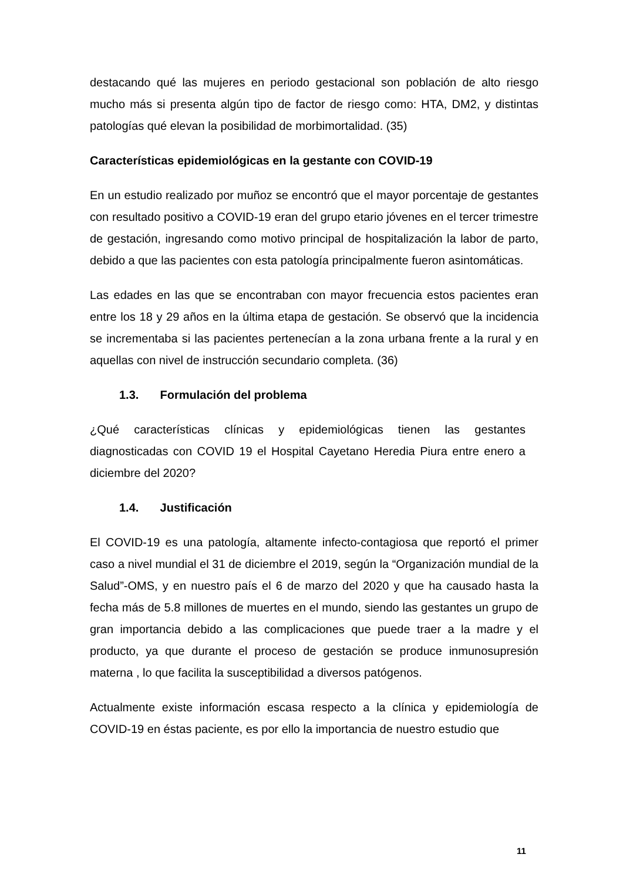destacando qué las mujeres en periodo gestacional son población de alto riesgo mucho más si presenta algún tipo de factor de riesgo como: HTA, DM2, y distintas patologías qué elevan la posibilidad de morbimortalidad. (35)
Características epidemiológicas en la gestante con COVID-19
En un estudio realizado por muñoz se encontró que el mayor porcentaje de gestantes con resultado positivo a COVID-19 eran del grupo etario jóvenes en el tercer trimestre de gestación, ingresando como motivo principal de hospitalización la labor de parto, debido a que las pacientes con esta patología principalmente fueron asintomáticas.
Las edades en las que se encontraban con mayor frecuencia estos pacientes eran entre los 18 y 29 años en la última etapa de gestación. Se observó que la incidencia se incrementaba si las pacientes pertenecían a la zona urbana frente a la rural y en aquellas con nivel de instrucción secundario completa. (36)
1.3. Formulación del problema
¿Qué características clínicas y epidemiológicas tienen las gestantes diagnosticadas con COVID 19 el Hospital Cayetano Heredia Piura entre enero a diciembre del 2020?
1.4. Justificación
El COVID-19 es una patología, altamente infecto-contagiosa que reportó el primer caso a nivel mundial el 31 de diciembre el 2019, según la “Organización mundial de la Salud”-OMS, y en nuestro país el 6 de marzo del 2020 y que ha causado hasta la fecha más de 5.8 millones de muertes en el mundo, siendo las gestantes un grupo de gran importancia debido a las complicaciones que puede traer a la madre y el producto, ya que durante el proceso de gestación se produce inmunosupresión materna , lo que facilita la susceptibilidad a diversos patógenos.
Actualmente existe información escasa respecto a la clínica y epidemiología de COVID-19 en éstas paciente, es por ello la importancia de nuestro estudio que
11